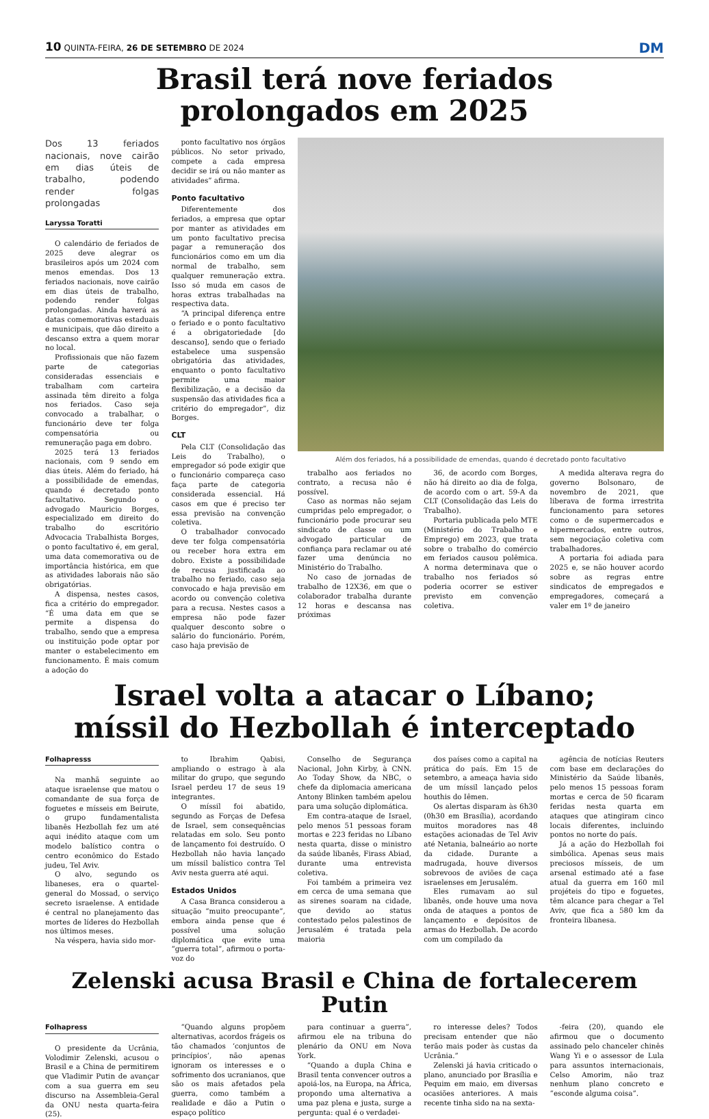10 QUINTA-FEIRA, 26 DE SETEMBRO DE 2024 DM
Brasil terá nove feriados
prolongados em 2025
Dos 13 feriados nacionais, nove cairão em dias úteis de trabalho, podendo render folgas prolongadas
Laryssa Toratti
O calendário de feriados de 2025 deve alegrar os brasileiros após um 2024 com menos emendas. Dos 13 feriados nacionais, nove cairão em dias úteis de trabalho, podendo render folgas prolongadas. Ainda haverá as datas comemorativas estaduais e municipais, que dão direito a descanso extra a quem morar no local.
Profissionais que não fazem parte de categorias consideradas essenciais e trabalham com carteira assinada têm direito a folga nos feriados. Caso seja convocado a trabalhar, o funcionário deve ter folga compensatória ou remuneração paga em dobro.
2025 terá 13 feriados nacionais, com 9 sendo em dias úteis. Além do feriado, há a possibilidade de emendas, quando é decretado ponto facultativo. Segundo o advogado Mauricio Borges, especializado em direito do trabalho do escritório Advocacia Trabalhista Borges, o ponto facultativo é, em geral, uma data comemorativa ou de importância histórica, em que as atividades laborais não são obrigatórias.
A dispensa, nestes casos, fica a critério do empregador. “É uma data em que se permite a dispensa do trabalho, sendo que a empresa ou instituição pode optar por manter o estabelecimento em funcionamento. É mais comum a adoção do
ponto facultativo nos órgãos públicos. No setor privado, compete a cada empresa decidir se irá ou não manter as atividades” afirma.
Ponto facultativo
Diferentemente dos feriados, a empresa que optar por manter as atividades em um ponto facultativo precisa pagar a remuneração dos funcionários como em um dia normal de trabalho, sem qualquer remuneração extra. Isso só muda em casos de horas extras trabalhadas na respectiva data.
“A principal diferença entre o feriado e o ponto facultativo é a obrigatoriedade [do descanso], sendo que o feriado estabelece uma suspensão obrigatória das atividades, enquanto o ponto facultativo permite uma maior flexibilização, e a decisão da suspensão das atividades fica a critério do empregador”, diz Borges.
CLT
Pela CLT (Consolidação das Leis do Trabalho), o empregador só pode exigir que o funcionário compareça caso faça parte de categoria considerada essencial. Há casos em que é preciso ter essa previsão na convenção coletiva.
O trabalhador convocado deve ter folga compensatória ou receber hora extra em dobro. Existe a possibilidade de recusa justificada ao trabalho no feriado, caso seja convocado e haja previsão em acordo ou convenção coletiva para a recusa. Nestes casos a empresa não pode fazer qualquer desconto sobre o salário do funcionário. Porém, caso haja previsão de
Além dos feriados, há a possibilidade de emendas, quando é decretado ponto facultativo
trabalho aos feriados no contrato, a recusa não é possível.
Caso as normas não sejam cumpridas pelo empregador, o funcionário pode procurar seu sindicato de classe ou um advogado particular de confiança para reclamar ou até fazer uma denúncia no Ministério do Trabalho.
No caso de jornadas de trabalho de 12X36, em que o colaborador trabalha durante 12 horas e descansa nas próximas
36, de acordo com Borges, não há direito ao dia de folga, de acordo com o art. 59-A da CLT (Consolidação das Leis do Trabalho).
Portaria publicada pelo MTE (Ministério do Trabalho e Emprego) em 2023, que trata sobre o trabalho do comércio em feriados causou polêmica. A norma determinava que o trabalho nos feriados só poderia ocorrer se estiver previsto em convenção coletiva.
A medida alterava regra do governo Bolsonaro, de novembro de 2021, que liberava de forma irrestrita funcionamento para setores como o de supermercados e hipermercados, entre outros, sem negociação coletiva com trabalhadores.
A portaria foi adiada para 2025 e, se não houver acordo sobre as regras entre sindicatos de empregados e empregadores, começará a valer em 1º de janeiro
Israel volta a atacar o Líbano;
míssil do Hezbollah é interceptado
Folhapresss
Na manhã seguinte ao ataque israelense que matou o comandante de sua força de foguetes e mísseis em Beirute, o grupo fundamentalista libanês Hezbollah fez um até aqui inédito ataque com um modelo balístico contra o centro econômico do Estado judeu, Tel Aviv.
O alvo, segundo os libaneses, era o quartel-general do Mossad, o serviço secreto israelense. A entidade é central no planejamento das mortes de líderes do Hezbollah nos últimos meses.
Na véspera, havia sido mor-
to Ibrahim Qabisi, ampliando o estrago à ala militar do grupo, que segundo Israel perdeu 17 de seus 19 integrantes.
O míssil foi abatido, segundo as Forças de Defesa de Israel, sem consequências relatadas em solo. Seu ponto de lançamento foi destruído. O Hezbollah não havia lançado um míssil balístico contra Tel Aviv nesta guerra até aqui.
Estados Unidos
A Casa Branca considerou a situação “muito preocupante”, embora ainda pense que é possível uma solução diplomática que evite uma “guerra total”, afirmou o porta-voz do
Conselho de Segurança Nacional, John Kirby, à CNN. Ao Today Show, da NBC, o chefe da diplomacia americana Antony Blinken também apelou para uma solução diplomática.
Em contra-ataque de Israel, pelo menos 51 pessoas foram mortas e 223 feridas no Líbano nesta quarta, disse o ministro da saúde libanês, Firass Abiad, durante uma entrevista coletiva.
Foi também a primeira vez em cerca de uma semana que as sirenes soaram na cidade, que devido ao status contestado pelos palestinos de Jerusalém é tratada pela maioria
dos países como a capital na prática do país. Em 15 de setembro, a ameaça havia sido de um míssil lançado pelos houthis do Iêmen.
Os alertas disparam às 6h30 (0h30 em Brasília), acordando muitos moradores nas 48 estações acionadas de Tel Aviv até Netania, balneário ao norte da cidade. Durante a madrugada, houve diversos sobrevoos de aviões de caça israelenses em Jerusalém.
Eles rumavam ao sul libanês, onde houve uma nova onda de ataques a pontos de lançamento e depósitos de armas do Hezbollah. De acordo com um compilado da
agência de notícias Reuters com base em declarações do Ministério da Saúde libanês, pelo menos 15 pessoas foram mortas e cerca de 50 ficaram feridas nesta quarta em ataques que atingiram cinco locais diferentes, incluindo pontos no norte do país.
Já a ação do Hezbollah foi simbólica. Apenas seus mais preciosos mísseis, de um arsenal estimado até a fase atual da guerra em 160 mil projéteis do tipo e foguetes, têm alcance para chegar a Tel Aviv, que fica a 580 km da fronteira libanesa.
Zelenski acusa Brasil e China de fortalecerem Putin
Folhapress
O presidente da Ucrânia, Volodimir Zelenski, acusou o Brasil e a China de permitirem que Vladimir Putin de avançar com a sua guerra em seu discurso na Assembleia-Geral da ONU nesta quarta-feira (25).
“Quando alguns propõem alternativas, acordos frágeis os tão chamados ‘conjuntos de princípios’, não apenas ignoram os interesses e o sofrimento dos ucranianos, que são os mais afetados pela guerra, como também a realidade e dão a Putin o espaço político
para continuar a guerra”, afirmou ele na tribuna do plenário da ONU em Nova York.
“Quando a dupla China e Brasil tenta convencer outros a apoiá-los, na Europa, na África, propondo uma alternativa a uma paz plena e justa, surge a pergunta: qual é o verdadei-
ro interesse deles? Todos precisam entender que não terão mais poder às custas da Ucrânia.”
Zelenski já havia criticado o plano, anunciado por Brasília e Pequim em maio, em diversas ocasiões anteriores. A mais recente tinha sido na na sexta-
-feira (20), quando ele afirmou que o documento assinado pelo chanceler chinês Wang Yi e o assessor de Lula para assuntos internacionais, Celso Amorim, não traz nenhum plano concreto e “esconde alguma coisa”.